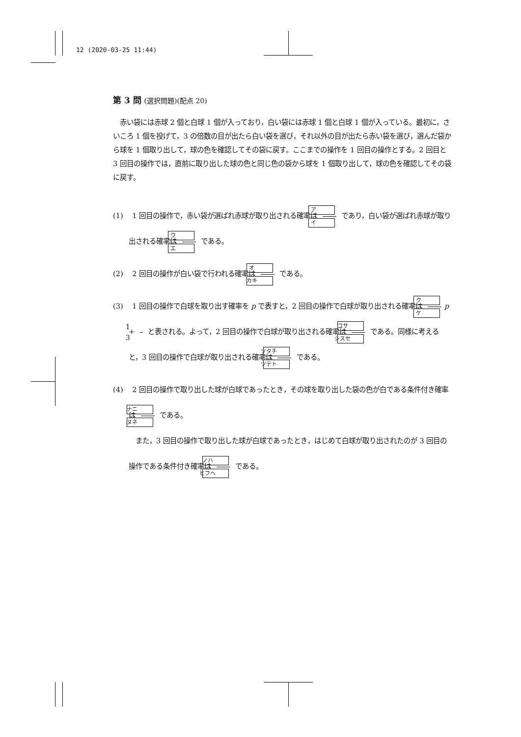12 (2020-03-25 11:44)
第 3 問 (選択問題)(配点 20)
　赤い袋には赤球 2 個と白球 1 個が入っており，白い袋には赤球 1 個と白球 1 個が入っている。最初に，さいころ 1 個を投げて，3 の倍数の目が出たら白い袋を選び，それ以外の目が出たら赤い袋を選び，選んだ袋から球を 1 個取り出して，球の色を確認してその袋に戻す。ここまでの操作を 1 回目の操作とする。2 回目と 3 回目の操作では，直前に取り出した球の色と同じ色の袋から球を 1 個取り出して，球の色を確認してその袋に戻す。
(1)　 1 回目の操作で，赤い袋が選ばれ赤球が取り出される確率は ア イ であり，白い袋が選ばれ赤球が取り出される確率は ウ エ である。
(2)　 2 回目の操作が白い袋で行われる確率は オ カキ である。
(3)　 1 回目の操作で白球を取り出す確率を p で表すと，2 回目の操作で白球が取り出される確率は ク ケ p + 1 3 と表される。よって，2 回目の操作で白球が取り出される確率は コサ シスセ である。同様に考えると，3 回目の操作で白球が取り出される確率は ソタチ ツテト である。
(4)　 2 回目の操作で取り出した球が白球であったとき，その球を取り出した袋の色が白である条件付き確率は ナニ ヌネ である。
　また，3 回目の操作で取り出した球が白球であったとき，はじめて白球が取り出されたのが 3 回目の操作である条件付き確率は ノハ ヒフヘ である。